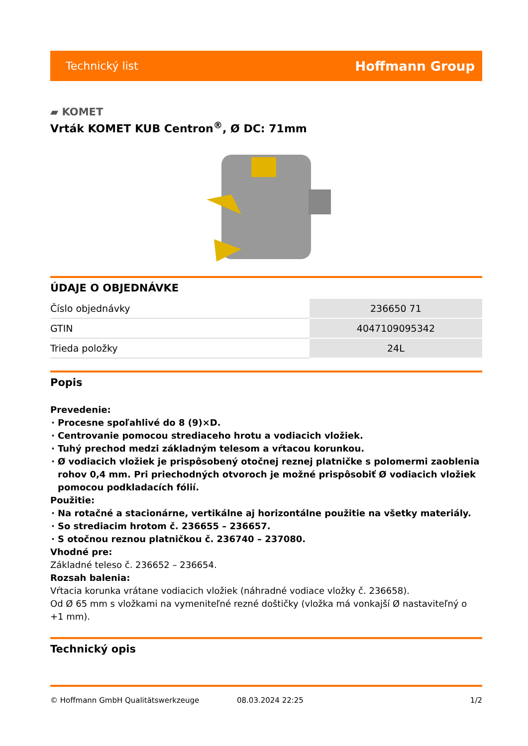Technický list Hoffmann Group
▰ KOMET
Vrták KOMET KUB Centron<sup>®</sup>, Ø DC: 71mm
ÚDAJE O OBJEDNÁVKE
| Číslo objednávky | 236650 71 |
| GTIN | 4047109095342 |
| Trieda položky | 24L |
Popis
Prevedenie:
Procesne spoľahlivé do 8 (9)×D.
Centrovanie pomocou strediaceho hrotu a vodiacich vložiek.
Tuhý prechod medzi základným telesom a vŕtacou korunkou.
Ø vodiacich vložiek je prispôsobený otočnej reznej platničke s polomermi zaoblenia rohov 0,4 mm. Pri priechodných otvoroch je možné prispôsobiť Ø vodiacich vložiek pomocou podkladacích fólií.
Použitie:
Na rotačné a stacionárne, vertikálne aj horizontálne použitie na všetky materiály.
So strediacim hrotom č. 236655 – 236657.
S otočnou reznou platničkou č. 236740 – 237080.
Vhodné pre:
Základné teleso č. 236652 – 236654.
Rozsah balenia:
Vŕtacia korunka vrátane vodiacich vložiek (náhradné vodiace vložky č. 236658).
Od Ø 65 mm s vložkami na vymeniteľné rezné doštičky (vložka má vonkajší Ø nastaviteľný o +1 mm).
Technický opis
© Hoffmann GmbH Qualitätswerkzeuge 08.03.2024 22:25 1/2